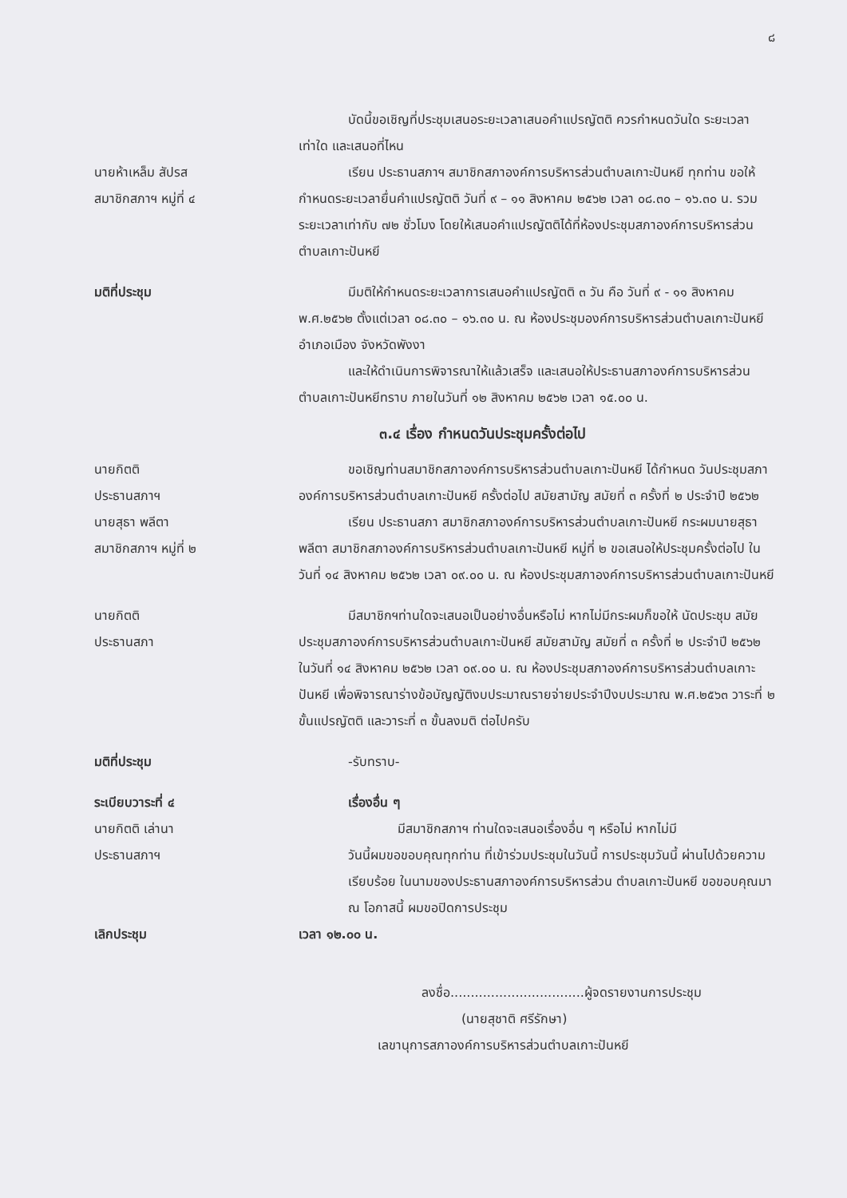๘
บัดนี้ขอเชิญที่ประชุมเสนอระยะเวลาเสนอคำแปรญัตติ ควรกำหนดวันใด ระยะเวลาเท่าใด และเสนอที่ไหน
นายห้าเหล็ม สัปรส
สมาชิกสภาฯ หมู่ที่ ๔
เรียน ประธานสภาฯ สมาชิกสภาองค์การบริหารส่วนตำบลเกาะปันหยี ทุกท่าน ขอให้กำหนดระยะเวลายื่นคำแปรญัตติ วันที่ ๙ – ๑๑ สิงหาคม ๒๕๖๒ เวลา ๐๘.๓๐ – ๑๖.๓๐ น. รวมระยะเวลาเท่ากับ ๗๒ ชั่วโมง โดยให้เสนอคำแปรญัตติได้ที่ห้องประชุมสภาองค์การบริหารส่วนตำบลเกาะปันหยี
มติที่ประชุม มีมติให้กำหนดระยะเวลาการเสนอคำแปรญัตติ ๓ วัน คือ วันที่ ๙ - ๑๑ สิงหาคม พ.ศ.๒๕๖๒ ตั้งแต่เวลา ๐๘.๓๐ – ๑๖.๓๐ น. ณ ห้องประชุมองค์การบริหารส่วนตำบลเกาะปันหยี อำเภอเมือง จังหวัดพังงา
และให้ดำเนินการพิจารณาให้แล้วเสร็จ และเสนอให้ประธานสภาองค์การบริหารส่วนตำบลเกาะปันหยีทราบ ภายในวันที่ ๑๒ สิงหาคม ๒๕๖๒ เวลา ๑๕.๐๐ น.
๓.๔ เรื่อง กำหนดวันประชุมครั้งต่อไป
นายกิตติ
ประธานสภาฯ
ขอเชิญท่านสมาชิกสภาองค์การบริหารส่วนตำบลเกาะปันหยี ได้กำหนด วันประชุมสภาองค์การบริหารส่วนตำบลเกาะปันหยี ครั้งต่อไป สมัยสามัญ สมัยที่ ๓ ครั้งที่ ๒ ประจำปี ๒๕๖๒
นายสุธา พลีตา
สมาชิกสภาฯ หมู่ที่ ๒
เรียน ประธานสภา สมาชิกสภาองค์การบริหารส่วนตำบลเกาะปันหยี กระผมนายสุธา พลีตา สมาชิกสภาองค์การบริหารส่วนตำบลเกาะปันหยี หมู่ที่ ๒ ขอเสนอให้ประชุมครั้งต่อไป ในวันที่ ๑๔ สิงหาคม ๒๕๖๒ เวลา ๐๙.๐๐ น. ณ ห้องประชุมสภาองค์การบริหารส่วนตำบลเกาะปันหยี
นายกิตติ
ประธานสภา
มีสมาชิกฯท่านใดจะเสนอเป็นอย่างอื่นหรือไม่ หากไม่มีกระผมก็ขอให้ นัดประชุม สมัยประชุมสภาองค์การบริหารส่วนตำบลเกาะปันหยี สมัยสามัญ สมัยที่ ๓ ครั้งที่ ๒ ประจำปี ๒๕๖๒ ในวันที่ ๑๔ สิงหาคม ๒๕๖๒ เวลา ๐๙.๐๐ น. ณ ห้องประชุมสภาองค์การบริหารส่วนตำบลเกาะปันหยี เพื่อพิจารณาร่างข้อบัญญัติงบประมาณรายจ่ายประจำปีงบประมาณ พ.ศ.๒๕๖๓ วาระที่ ๒ ขั้นแปรญัตติ และวาระที่ ๓ ขั้นลงมติ ต่อไปครับ
มติที่ประชุม -รับทราบ-
ระเบียบวาระที่ ๔ เรื่องอื่น ๆ
นายกิตติ เล่านา
ประธานสภาฯ
มีสมาชิกสภาฯ ท่านใดจะเสนอเรื่องอื่น ๆ หรือไม่ หากไม่มี
วันนี้ผมขอขอบคุณทุกท่าน ที่เข้าร่วมประชุมในวันนี้ การประชุมวันนี้ ผ่านไปด้วยความเรียบร้อย ในนามของประธานสภาองค์การบริหารส่วน ตำบลเกาะปันหยี ขอขอบคุณมา ณ โอกาสนี้ ผมขอปิดการประชุม
เลิกประชุม เวลา ๑๒.๐๐ น.
ลงชื่อ.................................ผู้จดรายงานการประชุม
(นายสุชาติ ศรีรักษา)
เลขานุการสภาองค์การบริหารส่วนตำบลเกาะปันหยี